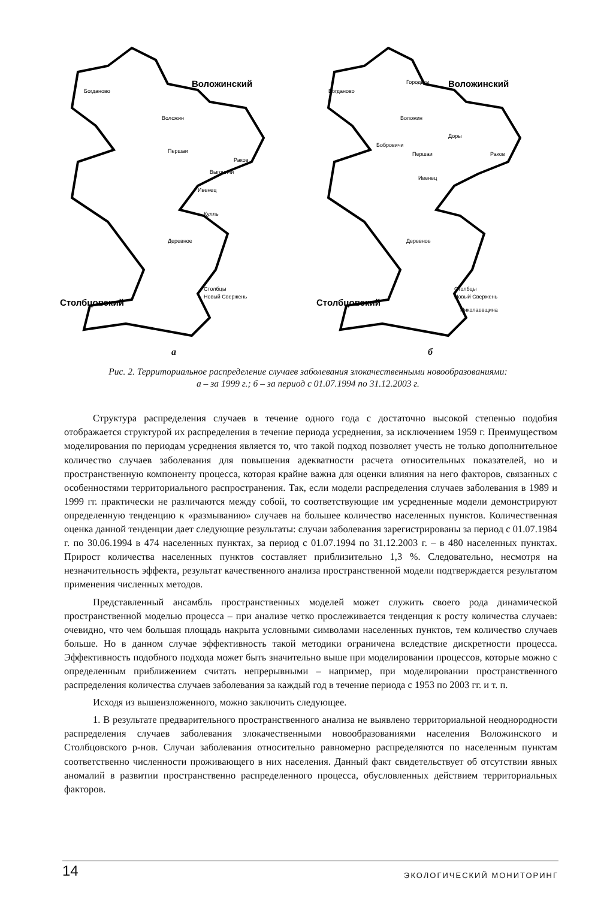Воложинский
Столбцовский
Богданово
Воложин
Першаи
Раков
Выгоничи
Ивенец
Кулль
Деревное
Столбцы
Новый Свержень
а
Воложинский
Столбцовский
Богданово
Городьки
Воложин
Доры
Бобровичи
Першаи
Раков
Ивенец
Деревное
Столбцы
Новый Свержень
Николаевщина
б
Рис. 2. Территориальное распределение случаев заболевания злокачественными новообразованиями:
а – за 1999 г.; б – за период с 01.07.1994 по 31.12.2003 г.
Структура распределения случаев в течение одного года с достаточно высокой степенью подобия отображается структурой их распределения в течение периода усреднения, за исключением 1959 г. Преимуществом моделирования по периодам усреднения является то, что такой подход позволяет учесть не только дополнительное количество случаев заболевания для повышения адекватности расчета относительных показателей, но и пространственную компоненту процесса, которая крайне важна для оценки влияния на него факторов, связанных с особенностями территориального распространения. Так, если модели распределения случаев заболевания в 1989 и 1999 гг. практически не различаются между собой, то соответствующие им усредненные модели демонстрируют определенную тенденцию к «размыванию» случаев на большее количество населенных пунктов. Количественная оценка данной тенденции дает следующие результаты: случаи заболевания зарегистрированы за период с 01.07.1984 г. по 30.06.1994 в 474 населенных пунктах, за период с 01.07.1994 по 31.12.2003 г. – в 480 населенных пунктах. Прирост количества населенных пунктов составляет приблизительно 1,3 %. Следовательно, несмотря на незначительность эффекта, результат качественного анализа пространственной модели подтверждается результатом применения численных методов.
Представленный ансамбль пространственных моделей может служить своего рода динамической пространственной моделью процесса – при анализе четко прослеживается тенденция к росту количества случаев: очевидно, что чем большая площадь накрыта условными символами населенных пунктов, тем количество случаев больше. Но в данном случае эффективность такой методики ограничена вследствие дискретности процесса. Эффективность подобного подхода может быть значительно выше при моделировании процессов, которые можно с определенным приближением считать непрерывными – например, при моделировании пространственного распределения количества случаев заболевания за каждый год в течение периода с 1953 по 2003 гг. и т. п.
Исходя из вышеизложенного, можно заключить следующее.
1. В результате предварительного пространственного анализа не выявлено территориальной неоднородности распределения случаев заболевания злокачественными новообразованиями населения Воложинского и Столбцовского р-нов. Случаи заболевания относительно равномерно распределяются по населенным пунктам соответственно численности проживающего в них населения. Данный факт свидетельствует об отсутствии явных аномалий в развитии пространственно распределенного процесса, обусловленных действием территориальных факторов.
14 ЭКОЛОГИЧЕСКИЙ МОНИТОРИНГ